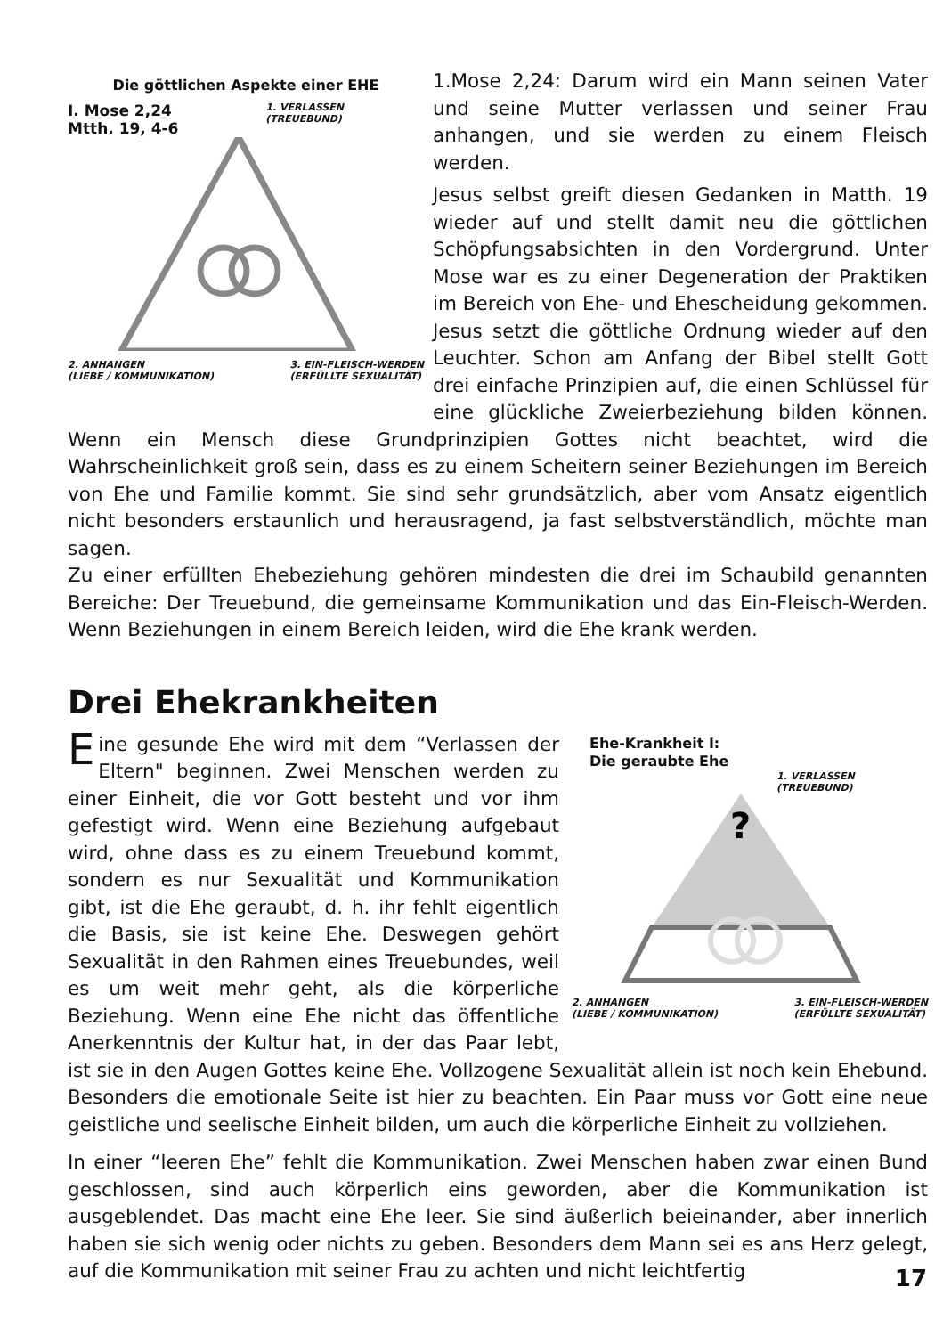Die göttlichen Aspekte einer EHE
I. Mose 2,24
Mtth. 19, 4-6
1. VERLASSEN
(TREUEBUND)
2. ANHANGEN
(LIEBE / KOMMUNIKATION)
3. EIN-FLEISCH-WERDEN
(ERFÜLLTE SEXUALITÄT)
1.Mose 2,24: Darum wird ein Mann seinen Vater und seine Mutter verlassen und seiner Frau anhangen, und sie werden zu einem Fleisch werden.
Jesus selbst greift diesen Gedanken in Matth. 19 wieder auf und stellt damit neu die göttlichen Schöpfungsabsichten in den Vordergrund. Unter Mose war es zu einer Degeneration der Praktiken im Bereich von Ehe- und Ehescheidung gekommen. Jesus setzt die göttliche Ordnung wieder auf den Leuchter. Schon am Anfang der Bibel stellt Gott drei einfache Prinzipien auf, die einen Schlüssel für eine glückliche Zweierbeziehung bilden können. Wenn ein Mensch diese Grundprinzipien Gottes nicht beachtet, wird die Wahrscheinlichkeit groß sein, dass es zu einem Scheitern seiner Beziehungen im Bereich von Ehe und Familie kommt. Sie sind sehr grundsätzlich, aber vom Ansatz eigentlich nicht besonders erstaunlich und herausragend, ja fast selbstverständlich, möchte man sagen.
Zu einer erfüllten Ehebeziehung gehören mindesten die drei im Schaubild genannten Bereiche: Der Treuebund, die gemeinsame Kommunikation und das Ein-Fleisch-Werden. Wenn Beziehungen in einem Bereich leiden, wird die Ehe krank werden.
Drei Ehekrankheiten
Ehe-Krankheit I:
Die geraubte Ehe
1. VERLASSEN
(TREUEBUND)
?
2. ANHANGEN
(LIEBE / KOMMUNIKATION)
3. EIN-FLEISCH-WERDEN
(ERFÜLLTE SEXUALITÄT)
Eine gesunde Ehe wird mit dem “Verlassen der Eltern" beginnen. Zwei Menschen werden zu einer Einheit, die vor Gott besteht und vor ihm gefestigt wird. Wenn eine Beziehung aufgebaut wird, ohne dass es zu einem Treuebund kommt, sondern es nur Sexualität und Kommunikation gibt, ist die Ehe geraubt, d. h. ihr fehlt eigentlich die Basis, sie ist keine Ehe. Deswegen gehört Sexualität in den Rahmen eines Treuebundes, weil es um weit mehr geht, als die körperliche Beziehung. Wenn eine Ehe nicht das öffentliche Anerkenntnis der Kultur hat, in der das Paar lebt, ist sie in den Augen Gottes keine Ehe. Vollzogene Sexualität allein ist noch kein Ehebund. Besonders die emotionale Seite ist hier zu beachten. Ein Paar muss vor Gott eine neue geistliche und seelische Einheit bilden, um auch die körperliche Einheit zu vollziehen.
In einer “leeren Ehe” fehlt die Kommunikation. Zwei Menschen haben zwar einen Bund geschlossen, sind auch körperlich eins geworden, aber die Kommunikation ist ausgeblendet. Das macht eine Ehe leer. Sie sind äußerlich beieinander, aber innerlich haben sie sich wenig oder nichts zu geben. Besonders dem Mann sei es ans Herz gelegt, auf die Kommunikation mit seiner Frau zu achten und nicht leichtfertig
17